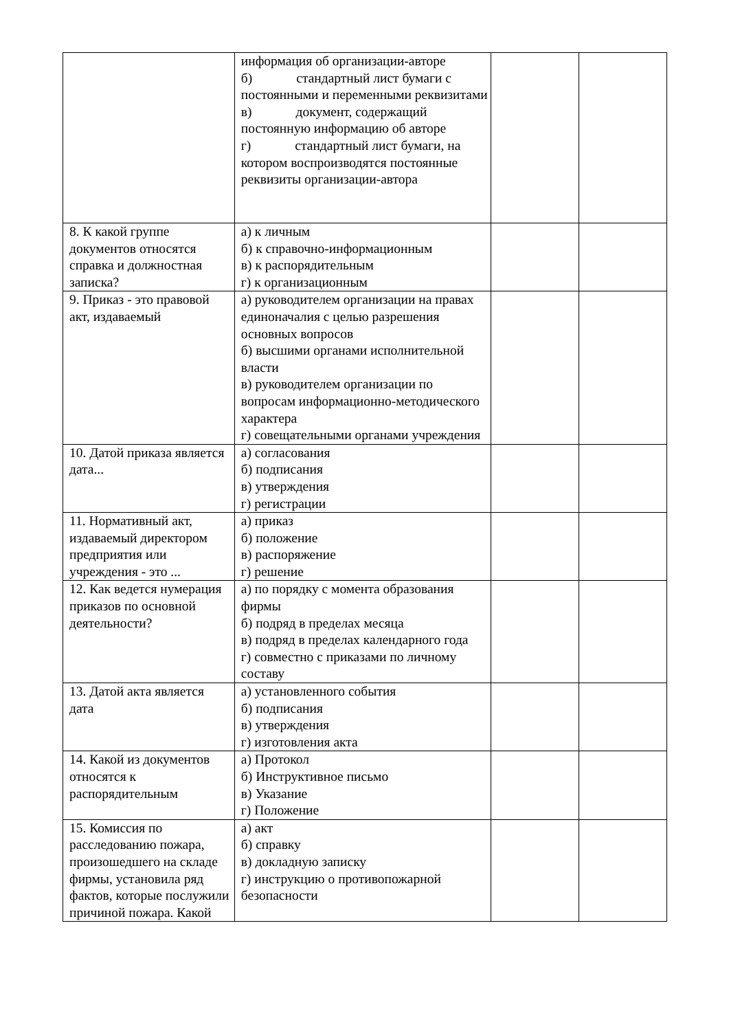| | информация об организации-авторе б) стандартный лист бумаги с постоянными и переменными реквизитами в) документ, содержащий постоянную информацию об авторе г) стандартный лист бумаги, на котором воспроизводятся постоянные реквизиты организации-автора | | |
| 8. К какой группе документов относятся справка и должностная записка? | а) к личным б) к справочно-информационным в) к распорядительным г) к организационным | | |
| 9. Приказ - это правовой акт, издаваемый | а) руководителем организации на правах единоначалия с целью разрешения основных вопросов б) высшими органами исполнительной власти в) руководителем организации по вопросам информационно-методического характера г) совещательными органами учреждения | | |
| 10. Датой приказа является дата... | а) согласования б) подписания в) утверждения г) регистрации | | |
| 11. Нормативный акт, издаваемый директором предприятия или учреждения - это ... | а) приказ б) положение в) распоряжение г) решение | | |
| 12. Как ведется нумерация приказов по основной деятельности? | а) по порядку с момента образования фирмы б) подряд в пределах месяца в) подряд в пределах календарного года г) совместно с приказами по личному составу | | |
| 13. Датой акта является дата | а) установленного события б) подписания в) утверждения г) изготовления акта | | |
| 14. Какой из документов относятся к распорядительным | а) Протокол б) Инструктивное письмо в) Указание г) Положение | | |
| 15. Комиссия по расследованию пожара, произошедшего на складе фирмы, установила ряд фактов, которые послужили причиной пожара. Какой | а) акт б) справку в) докладную записку г) инструкцию о противопожарной безопасности | | |